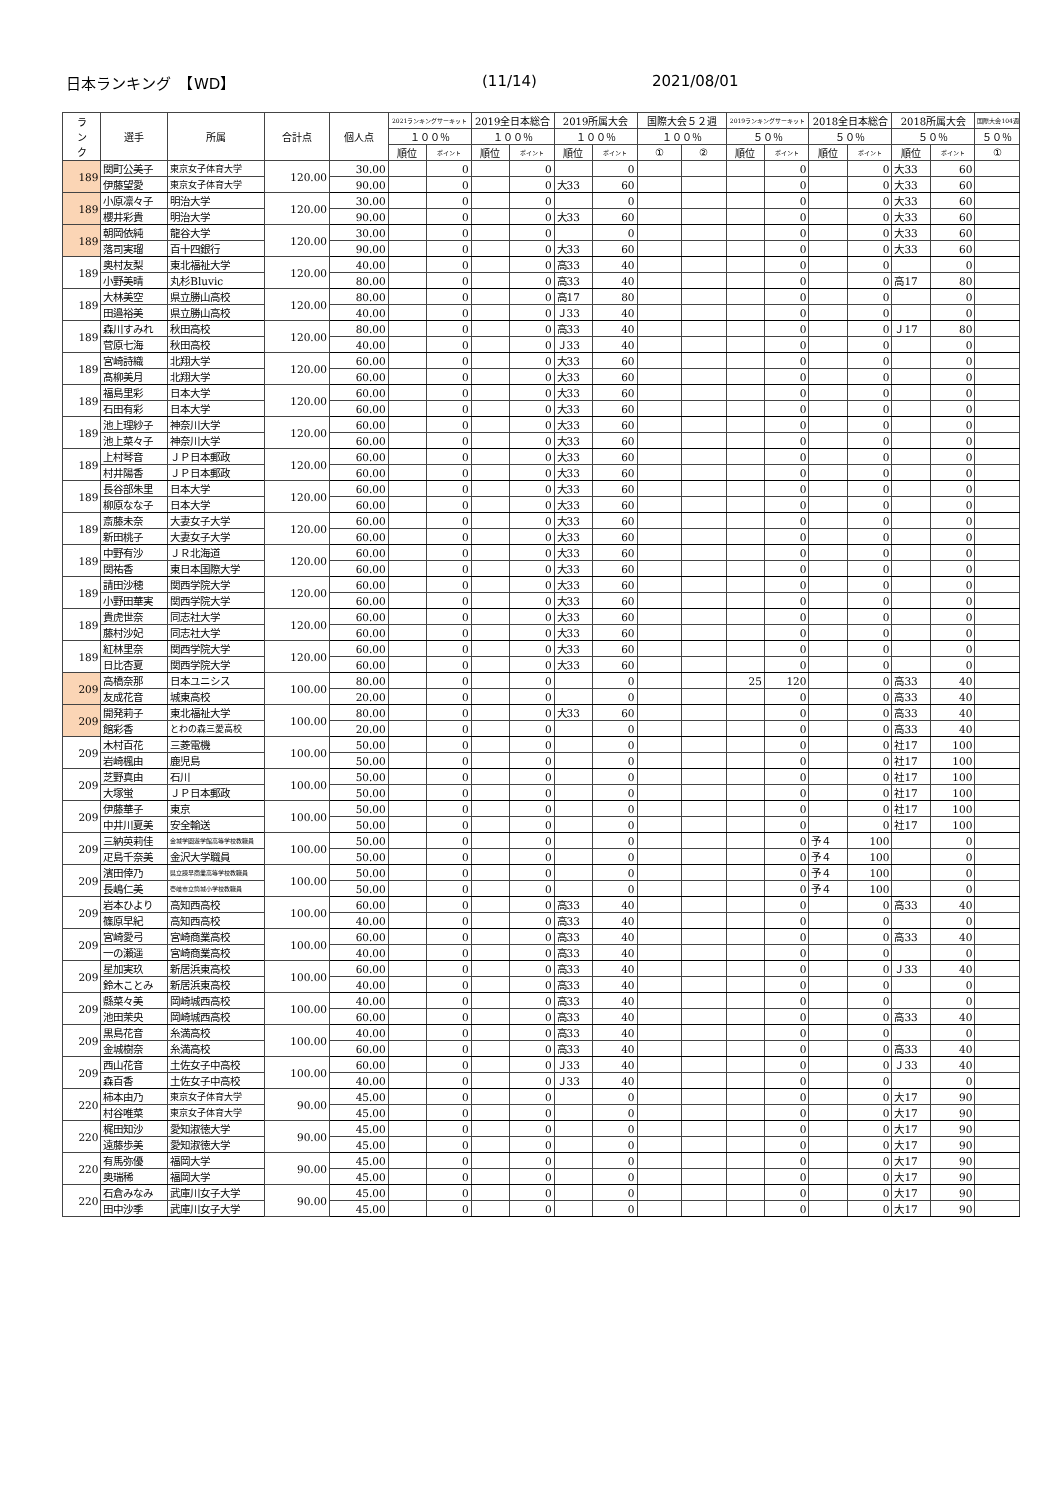日本ランキング　【WD】 (11/14) 2021/08/01
| ラ ン ク | 選手 | 所属 | 合計点 | 個人点 | 2021ランキングサーキット | | 2019全日本総合 | | 2019所属大会 | | 国際大会５２週 | | 2019ランキングサーキット | | 2018全日本総合 | | 2018所属大会 | | 国際大会104週 |
| --- | --- | --- | --- | --- | --- | --- | --- | --- | --- | --- | --- | --- | --- | --- | --- | --- | --- | --- | --- |
| | | | | | １００％ | | １００％ | | １００％ | | １００％ | | ５０％ | | ５０％ | | ５０％ | | ５０％ |
| | | | | | 順位 | ポイント | 順位 | ポイント | 順位 | ポイント | ① | ② | 順位 | ポイント | 順位 | ポイント | 順位 | ポイント | ① |
| 189 | 関町公美子 | 東京女子体育大学 | 120.00 | 30.00 | | 0 | | 0 | | 0 | | | | 0 | | 0 | 大33 | 60 | |
| | 伊藤望愛 | 東京女子体育大学 | | 90.00 | | 0 | | 0 | 大33 | 60 | | | | 0 | | 0 | 大33 | 60 | |
| 189 | 小原凛々子 | 明治大学 | 120.00 | 30.00 | | 0 | | 0 | | 0 | | | | 0 | | 0 | 大33 | 60 | |
| | 櫻井彩貴 | 明治大学 | | 90.00 | | 0 | | 0 | 大33 | 60 | | | | 0 | | 0 | 大33 | 60 | |
| 189 | 朝岡依純 | 龍谷大学 | 120.00 | 30.00 | | 0 | | 0 | | 0 | | | | 0 | | 0 | 大33 | 60 | |
| | 落司実瑠 | 百十四銀行 | | 90.00 | | 0 | | 0 | 大33 | 60 | | | | 0 | | 0 | 大33 | 60 | |
| 189 | 奥村友梨 | 東北福祉大学 | 120.00 | 40.00 | | 0 | | 0 | 高33 | 40 | | | | 0 | | 0 | | 0 | |
| | 小野美晴 | 丸杉Bluvic | | 80.00 | | 0 | | 0 | 高33 | 40 | | | | 0 | | 0 | 高17 | 80 | |
| 189 | 大林美空 | 県立勝山高校 | 120.00 | 80.00 | | 0 | | 0 | 高17 | 80 | | | | 0 | | 0 | | 0 | |
| | 田邉裕美 | 県立勝山高校 | | 40.00 | | 0 | | 0 | Ｊ33 | 40 | | | | 0 | | 0 | | 0 | |
| 189 | 森川すみれ | 秋田高校 | 120.00 | 80.00 | | 0 | | 0 | 高33 | 40 | | | | 0 | | 0 | Ｊ17 | 80 | |
| | 菅原七海 | 秋田高校 | | 40.00 | | 0 | | 0 | Ｊ33 | 40 | | | | 0 | | 0 | | 0 | |
| 189 | 宮崎詩織 | 北翔大学 | 120.00 | 60.00 | | 0 | | 0 | 大33 | 60 | | | | 0 | | 0 | | 0 | |
| | 髙柳美月 | 北翔大学 | | 60.00 | | 0 | | 0 | 大33 | 60 | | | | 0 | | 0 | | 0 | |
| 189 | 福島里彩 | 日本大学 | 120.00 | 60.00 | | 0 | | 0 | 大33 | 60 | | | | 0 | | 0 | | 0 | |
| | 石田有彩 | 日本大学 | | 60.00 | | 0 | | 0 | 大33 | 60 | | | | 0 | | 0 | | 0 | |
| 189 | 池上理紗子 | 神奈川大学 | 120.00 | 60.00 | | 0 | | 0 | 大33 | 60 | | | | 0 | | 0 | | 0 | |
| | 池上菜々子 | 神奈川大学 | | 60.00 | | 0 | | 0 | 大33 | 60 | | | | 0 | | 0 | | 0 | |
| 189 | 上村琴音 | ＪＰ日本郵政 | 120.00 | 60.00 | | 0 | | 0 | 大33 | 60 | | | | 0 | | 0 | | 0 | |
| | 村井陽香 | ＪＰ日本郵政 | | 60.00 | | 0 | | 0 | 大33 | 60 | | | | 0 | | 0 | | 0 | |
| 189 | 長谷部朱里 | 日本大学 | 120.00 | 60.00 | | 0 | | 0 | 大33 | 60 | | | | 0 | | 0 | | 0 | |
| | 柳原なな子 | 日本大学 | | 60.00 | | 0 | | 0 | 大33 | 60 | | | | 0 | | 0 | | 0 | |
| 189 | 斎藤未奈 | 大妻女子大学 | 120.00 | 60.00 | | 0 | | 0 | 大33 | 60 | | | | 0 | | 0 | | 0 | |
| | 新田桃子 | 大妻女子大学 | | 60.00 | | 0 | | 0 | 大33 | 60 | | | | 0 | | 0 | | 0 | |
| 189 | 中野有沙 | ＪＲ北海道 | 120.00 | 60.00 | | 0 | | 0 | 大33 | 60 | | | | 0 | | 0 | | 0 | |
| | 関祐香 | 東日本国際大学 | | 60.00 | | 0 | | 0 | 大33 | 60 | | | | 0 | | 0 | | 0 | |
| 189 | 請田沙穂 | 関西学院大学 | 120.00 | 60.00 | | 0 | | 0 | 大33 | 60 | | | | 0 | | 0 | | 0 | |
| | 小野田華実 | 関西学院大学 | | 60.00 | | 0 | | 0 | 大33 | 60 | | | | 0 | | 0 | | 0 | |
| 189 | 貴虎世奈 | 同志社大学 | 120.00 | 60.00 | | 0 | | 0 | 大33 | 60 | | | | 0 | | 0 | | 0 | |
| | 藤村沙妃 | 同志社大学 | | 60.00 | | 0 | | 0 | 大33 | 60 | | | | 0 | | 0 | | 0 | |
| 189 | 紅林里奈 | 関西学院大学 | 120.00 | 60.00 | | 0 | | 0 | 大33 | 60 | | | | 0 | | 0 | | 0 | |
| | 日比杏夏 | 関西学院大学 | | 60.00 | | 0 | | 0 | 大33 | 60 | | | | 0 | | 0 | | 0 | |
| 209 | 高橋奈那 | 日本ユニシス | 100.00 | 80.00 | | 0 | | 0 | | 0 | | | 25 | 120 | | 0 | 高33 | 40 | |
| | 友成花音 | 城東高校 | | 20.00 | | 0 | | 0 | | 0 | | | | 0 | | 0 | 高33 | 40 | |
| 209 | 開発莉子 | 東北福祉大学 | 100.00 | 80.00 | | 0 | | 0 | 大33 | 60 | | | | 0 | | 0 | 高33 | 40 | |
| | 館彩香 | とわの森三愛高校 | | 20.00 | | 0 | | 0 | | 0 | | | | 0 | | 0 | 高33 | 40 | |
| 209 | 木村百花 | 三菱電機 | 100.00 | 50.00 | | 0 | | 0 | | 0 | | | | 0 | | 0 | 社17 | 100 | |
| | 岩崎楓由 | 鹿児島 | | 50.00 | | 0 | | 0 | | 0 | | | | 0 | | 0 | 社17 | 100 | |
| 209 | 芝野真由 | 石川 | 100.00 | 50.00 | | 0 | | 0 | | 0 | | | | 0 | | 0 | 社17 | 100 | |
| | 大塚蛍 | ＪＰ日本郵政 | | 50.00 | | 0 | | 0 | | 0 | | | | 0 | | 0 | 社17 | 100 | |
| 209 | 伊藤華子 | 東京 | 100.00 | 50.00 | | 0 | | 0 | | 0 | | | | 0 | | 0 | 社17 | 100 | |
| | 中井川夏美 | 安全輸送 | | 50.00 | | 0 | | 0 | | 0 | | | | 0 | | 0 | 社17 | 100 | |
| 209 | 三納英莉佳 | 金城学園遊学館高等学校教職員 | 100.00 | 50.00 | | 0 | | 0 | | 0 | | | | 0 | 予４ | 100 | | 0 | |
| | 疋島千奈美 | 金沢大学職員 | | 50.00 | | 0 | | 0 | | 0 | | | | 0 | 予４ | 100 | | 0 | |
| 209 | 濱田倖乃 | 県立諫早商業高等学校教職員 | 100.00 | 50.00 | | 0 | | 0 | | 0 | | | | 0 | 予４ | 100 | | 0 | |
| | 長嶋仁美 | 壱岐市立筒城小学校教職員 | | 50.00 | | 0 | | 0 | | 0 | | | | 0 | 予４ | 100 | | 0 | |
| 209 | 岩本ひより | 高知西高校 | 100.00 | 60.00 | | 0 | | 0 | 高33 | 40 | | | | 0 | | 0 | 高33 | 40 | |
| | 篠原早紀 | 高知西高校 | | 40.00 | | 0 | | 0 | 高33 | 40 | | | | 0 | | 0 | | 0 | |
| 209 | 宮崎愛弓 | 宮崎商業高校 | 100.00 | 60.00 | | 0 | | 0 | 高33 | 40 | | | | 0 | | 0 | 高33 | 40 | |
| | 一の瀬遥 | 宮崎商業高校 | | 40.00 | | 0 | | 0 | 高33 | 40 | | | | 0 | | 0 | | 0 | |
| 209 | 星加実玖 | 新居浜東高校 | 100.00 | 60.00 | | 0 | | 0 | 高33 | 40 | | | | 0 | | 0 | Ｊ33 | 40 | |
| | 鈴木ことみ | 新居浜東高校 | | 40.00 | | 0 | | 0 | 高33 | 40 | | | | 0 | | 0 | | 0 | |
| 209 | 縣菜々美 | 岡崎城西高校 | 100.00 | 40.00 | | 0 | | 0 | 高33 | 40 | | | | 0 | | 0 | | 0 | |
| | 池田茉央 | 岡崎城西高校 | | 60.00 | | 0 | | 0 | 高33 | 40 | | | | 0 | | 0 | 高33 | 40 | |
| 209 | 黒島花音 | 糸満高校 | 100.00 | 40.00 | | 0 | | 0 | 高33 | 40 | | | | 0 | | 0 | | 0 | |
| | 金城樹奈 | 糸満高校 | | 60.00 | | 0 | | 0 | 高33 | 40 | | | | 0 | | 0 | 高33 | 40 | |
| 209 | 西山花音 | 土佐女子中高校 | 100.00 | 60.00 | | 0 | | 0 | Ｊ33 | 40 | | | | 0 | | 0 | Ｊ33 | 40 | |
| | 森百香 | 土佐女子中高校 | | 40.00 | | 0 | | 0 | Ｊ33 | 40 | | | | 0 | | 0 | | 0 | |
| 220 | 柿本由乃 | 東京女子体育大学 | 90.00 | 45.00 | | 0 | | 0 | | 0 | | | | 0 | | 0 | 大17 | 90 | |
| | 村谷唯菜 | 東京女子体育大学 | | 45.00 | | 0 | | 0 | | 0 | | | | 0 | | 0 | 大17 | 90 | |
| 220 | 梶田知沙 | 愛知淑徳大学 | 90.00 | 45.00 | | 0 | | 0 | | 0 | | | | 0 | | 0 | 大17 | 90 | |
| | 遠藤歩美 | 愛知淑徳大学 | | 45.00 | | 0 | | 0 | | 0 | | | | 0 | | 0 | 大17 | 90 | |
| 220 | 有馬弥優 | 福岡大学 | 90.00 | 45.00 | | 0 | | 0 | | 0 | | | | 0 | | 0 | 大17 | 90 | |
| | 奥瑞稀 | 福岡大学 | | 45.00 | | 0 | | 0 | | 0 | | | | 0 | | 0 | 大17 | 90 | |
| 220 | 石倉みなみ | 武庫川女子大学 | 90.00 | 45.00 | | 0 | | 0 | | 0 | | | | 0 | | 0 | 大17 | 90 | |
| | 田中沙季 | 武庫川女子大学 | | 45.00 | | 0 | | 0 | | 0 | | | | 0 | | 0 | 大17 | 90 | |